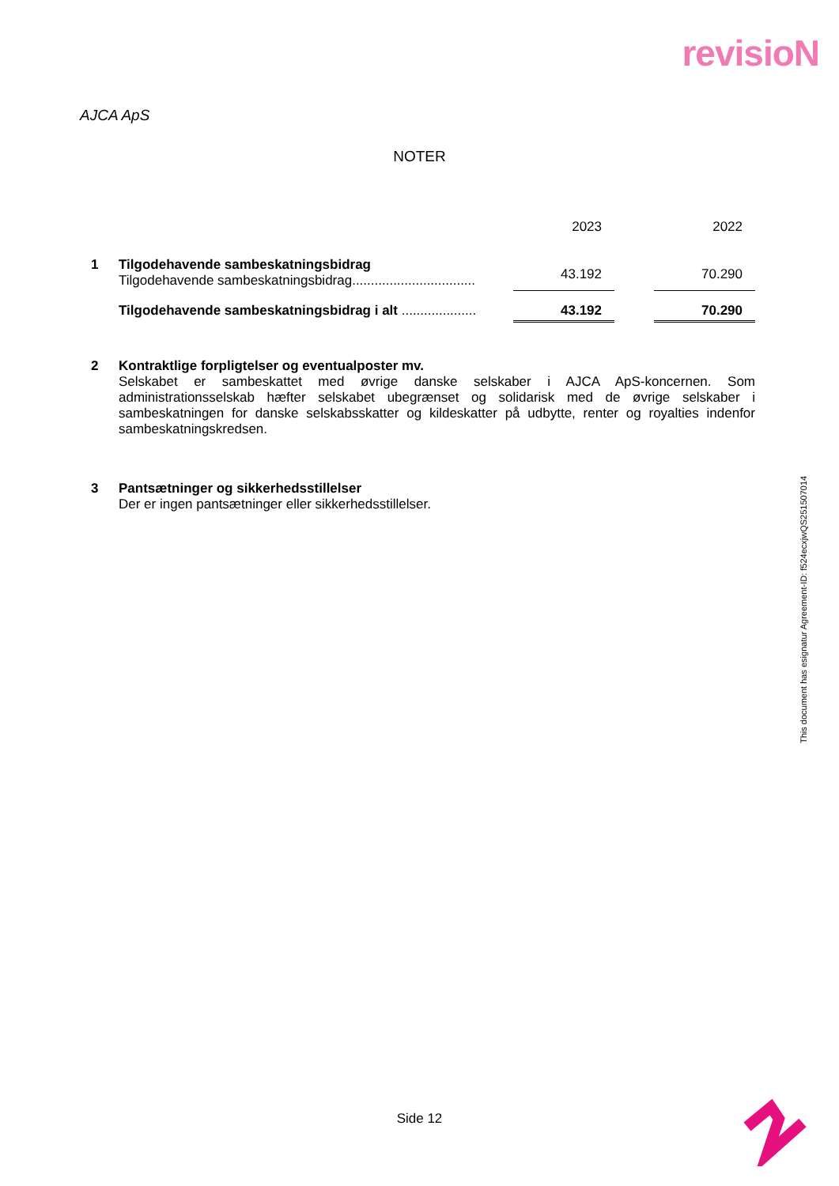revisioN
AJCA ApS
NOTER
| | | 2023 | | 2022 |
| 1 | Tilgodehavende sambeskatningsbidrag Tilgodehavende sambeskatningsbidrag................................. | 43.192 | | 70.290 |
| | Tilgodehavende sambeskatningsbidrag i alt .................... | 43.192 | | 70.290 |
2 Kontraktlige forpligtelser og eventualposter mv.
Selskabet er sambeskattet med øvrige danske selskaber i AJCA ApS-koncernen. Som administrationsselskab hæfter selskabet ubegrænset og solidarisk med de øvrige selskaber i sambeskatningen for danske selskabsskatter og kildeskatter på udbytte, renter og royalties indenfor sambeskatningskredsen.
3 Pantsætninger og sikkerhedsstillelser
Der er ingen pantsætninger eller sikkerhedsstillelser.
This document has esignatur Agreement-ID: f524ecxjwQS251507014
Side 12